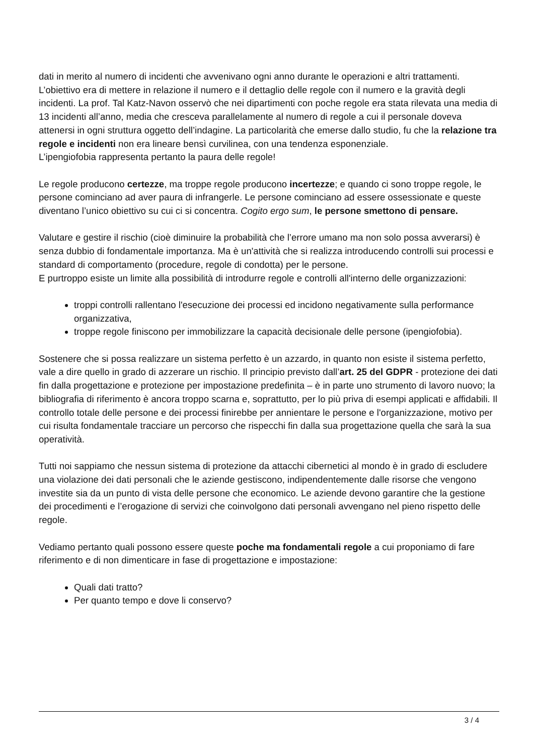dati in merito al numero di incidenti che avvenivano ogni anno durante le operazioni e altri trattamenti. L’obiettivo era di mettere in relazione il numero e il dettaglio delle regole con il numero e la gravità degli incidenti. La prof. Tal Katz-Navon osservò che nei dipartimenti con poche regole era stata rilevata una media di 13 incidenti all’anno, media che cresceva parallelamente al numero di regole a cui il personale doveva attenersi in ogni struttura oggetto dell’indagine. La particolarità che emerse dallo studio, fu che la relazione tra regole e incidenti non era lineare bensì curvilinea, con una tendenza esponenziale.
L’ipengiofobia rappresenta pertanto la paura delle regole!
Le regole producono certezze, ma troppe regole producono incertezze; e quando ci sono troppe regole, le persone cominciano ad aver paura di infrangerle. Le persone cominciano ad essere ossessionate e queste diventano l’unico obiettivo su cui ci si concentra. Cogito ergo sum, le persone smettono di pensare.
Valutare e gestire il rischio (cioè diminuire la probabilità che l’errore umano ma non solo possa avverarsi) è senza dubbio di fondamentale importanza. Ma è un'attività che si realizza introducendo controlli sui processi e standard di comportamento (procedure, regole di condotta) per le persone.
E purtroppo esiste un limite alla possibilità di introdurre regole e controlli all'interno delle organizzazioni:
troppi controlli rallentano l'esecuzione dei processi ed incidono negativamente sulla performance organizzativa,
troppe regole finiscono per immobilizzare la capacità decisionale delle persone (ipengiofobia).
Sostenere che si possa realizzare un sistema perfetto è un azzardo, in quanto non esiste il sistema perfetto, vale a dire quello in grado di azzerare un rischio. Il principio previsto dall’art. 25 del GDPR - protezione dei dati fin dalla progettazione e protezione per impostazione predefinita – è in parte uno strumento di lavoro nuovo; la bibliografia di riferimento è ancora troppo scarna e, soprattutto, per lo più priva di esempi applicati e affidabili. Il controllo totale delle persone e dei processi finirebbe per annientare le persone e l'organizzazione, motivo per cui risulta fondamentale tracciare un percorso che rispecchi fin dalla sua progettazione quella che sarà la sua operatività.
Tutti noi sappiamo che nessun sistema di protezione da attacchi cibernetici al mondo è in grado di escludere una violazione dei dati personali che le aziende gestiscono, indipendentemente dalle risorse che vengono investite sia da un punto di vista delle persone che economico. Le aziende devono garantire che la gestione dei procedimenti e l’erogazione di servizi che coinvolgono dati personali avvengano nel pieno rispetto delle regole.
Vediamo pertanto quali possono essere queste poche ma fondamentali regole a cui proponiamo di fare riferimento e di non dimenticare in fase di progettazione e impostazione:
Quali dati tratto?
Per quanto tempo e dove li conservo?
3 / 4